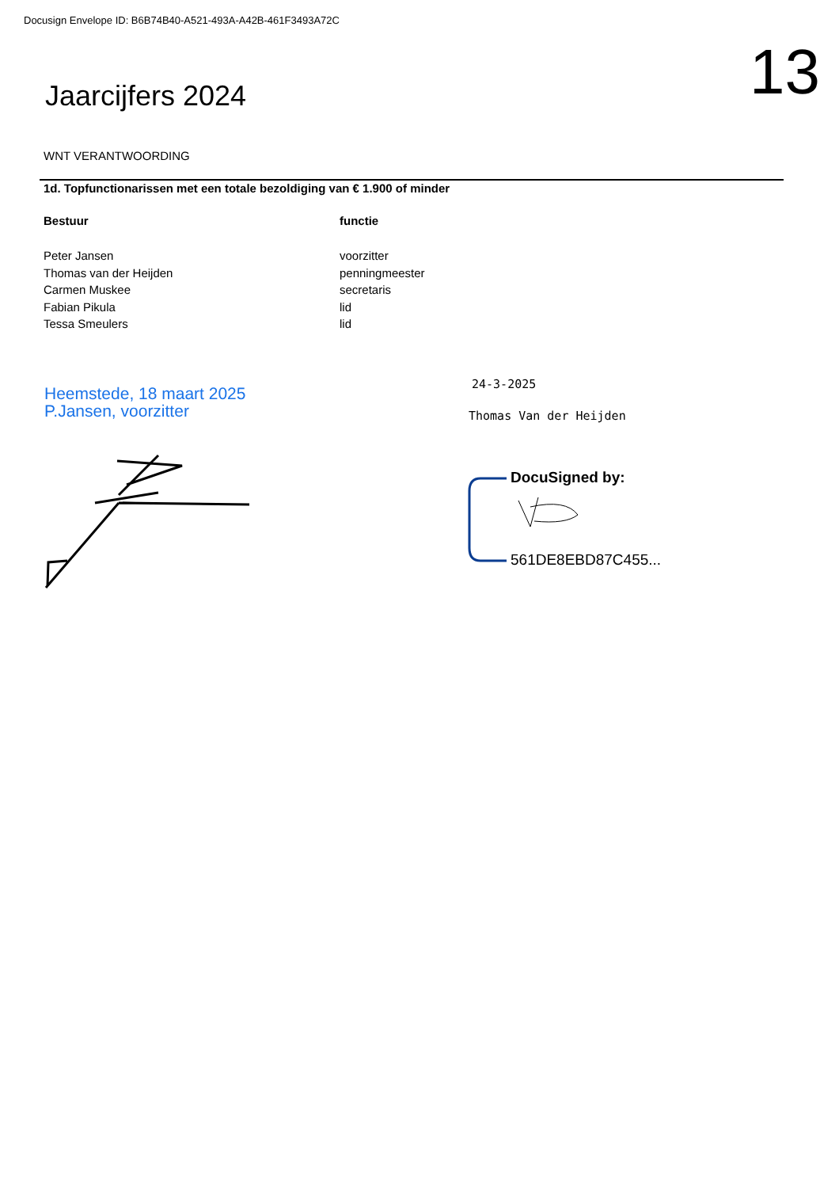Docusign Envelope ID: B6B74B40-A521-493A-A42B-461F3493A72C
13 Jaarcijfers 2024
WNT VERANTWOORDING
1d. Topfunctionarissen met een totale bezoldiging van € 1.900 of minder
| Bestuur | functie |
| --- | --- |
| Peter Jansen | voorzitter |
| Thomas van der Heijden | penningmeester |
| Carmen Muskee | secretaris |
| Fabian Pikula | lid |
| Tessa Smeulers | lid |
Heemstede, 18 maart 2025
P.Jansen, voorzitter
24-3-2025
Thomas Van der Heijden
DocuSigned by:
561DE8EBD87C455...